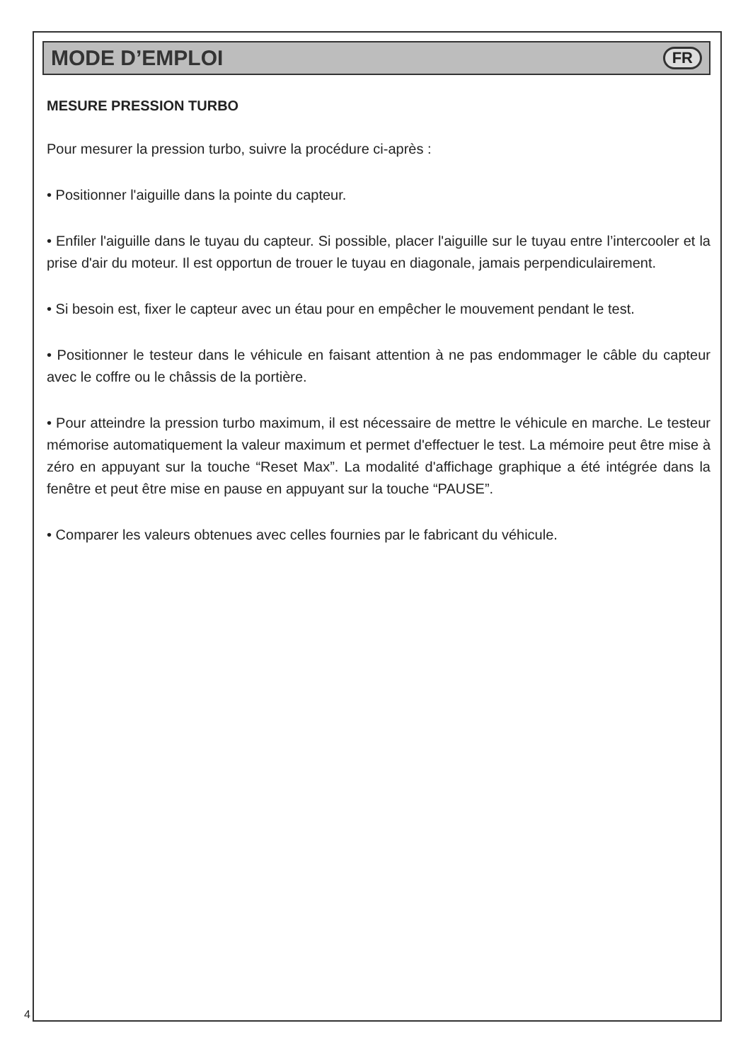MODE D’EMPLOI
FR
MESURE PRESSION TURBO
Pour mesurer la pression turbo, suivre la procédure ci-après :
• Positionner l'aiguille dans la pointe du capteur.
• Enfiler l'aiguille dans le tuyau du capteur. Si possible, placer l'aiguille sur le tuyau entre l’intercooler et la prise d'air du moteur. Il est opportun de trouer le tuyau en diagonale, jamais perpendiculairement.
• Si besoin est, fixer le capteur avec un étau pour en empêcher le mouvement pendant le test.
• Positionner le testeur dans le véhicule en faisant attention à ne pas endommager le câble du capteur avec le coffre ou le châssis de la portière.
• Pour atteindre la pression turbo maximum, il est nécessaire de mettre le véhicule en marche. Le testeur mémorise automatiquement la valeur maximum et permet d'effectuer le test. La mémoire peut être mise à zéro en appuyant sur la touche “Reset Max”. La modalité d'affichage graphique a été intégrée dans la fenêtre et peut être mise en pause en appuyant sur la touche “PAUSE”.
• Comparer les valeurs obtenues avec celles fournies par le fabricant du véhicule.
4